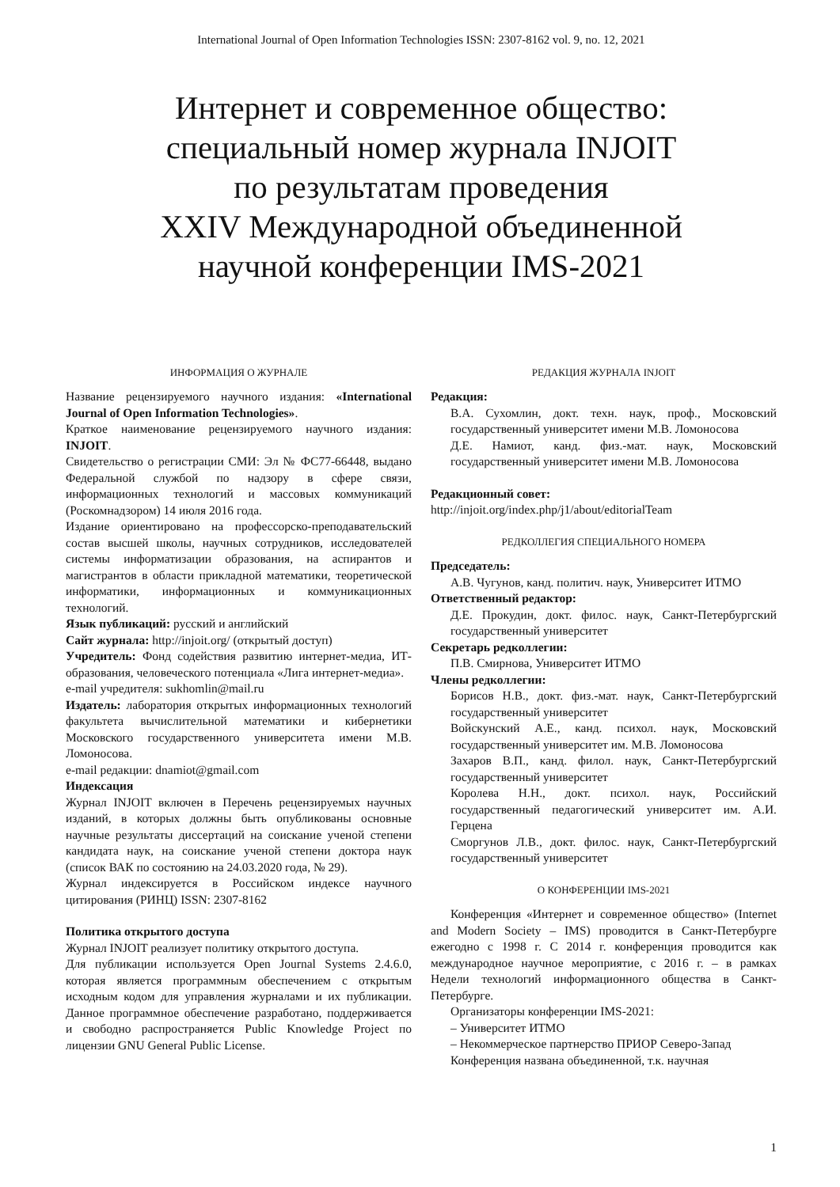International Journal of Open Information Technologies ISSN: 2307-8162 vol. 9, no. 12, 2021
Интернет и современное общество:
специальный номер журнала INJOIT
по результатам проведения
XXIV Международной объединенной
научной конференции IMS-2021
ИНФОРМАЦИЯ О ЖУРНАЛЕ
Название рецензируемого научного издания: «International Journal of Open Information Technologies».
Краткое наименование рецензируемого научного издания: INJOIT.
Свидетельство о регистрации СМИ: Эл № ФС77-66448, выдано Федеральной службой по надзору в сфере связи, информационных технологий и массовых коммуникаций (Роскомнадзором) 14 июля 2016 года.
Издание ориентировано на профессорско-преподавательский состав высшей школы, научных сотрудников, исследователей системы информатизации образования, на аспирантов и магистрантов в области прикладной математики, теоретической информатики, информационных и коммуникационных технологий.
Язык публикаций: русский и английский
Сайт журнала: http://injoit.org/ (открытый доступ)
Учредитель: Фонд содействия развитию интернет-медиа, ИТ-образования, человеческого потенциала «Лига интернет-медиа».
e-mail учредителя: sukhomlin@mail.ru
Издатель: лаборатория открытых информационных технологий факультета вычислительной математики и кибернетики Московского государственного университета имени М.В. Ломоносова.
e-mail редакции: dnamiot@gmail.com
Индексация
Журнал INJOIT включен в Перечень рецензируемых научных изданий, в которых должны быть опубликованы основные научные результаты диссертаций на соискание ученой степени кандидата наук, на соискание ученой степени доктора наук (список ВАК по состоянию на 24.03.2020 года, № 29).
Журнал индексируется в Российском индексе научного цитирования (РИНЦ) ISSN: 2307-8162
Политика открытого доступа
Журнал INJOIT реализует политику открытого доступа.
Для публикации используется Open Journal Systems 2.4.6.0, которая является программным обеспечением с открытым исходным кодом для управления журналами и их публикации. Данное программное обеспечение разработано, поддерживается и свободно распространяется Public Knowledge Project по лицензии GNU General Public License.
РЕДАКЦИЯ ЖУРНАЛА INJOIT
Редакция:
В.А. Сухомлин, докт. техн. наук, проф., Московский государственный университет имени М.В. Ломоносова
Д.Е. Намиот, канд. физ.-мат. наук, Московский государственный университет имени М.В. Ломоносова
Редакционный совет:
http://injoit.org/index.php/j1/about/editorialTeam
РЕДКОЛЛЕГИЯ СПЕЦИАЛЬНОГО НОМЕРА
Председатель:
А.В. Чугунов, канд. политич. наук, Университет ИТМО
Ответственный редактор:
Д.Е. Прокудин, докт. филос. наук, Санкт-Петербургский государственный университет
Секретарь редколлегии:
П.В. Смирнова, Университет ИТМО
Члены редколлегии:
Борисов Н.В., докт. физ.-мат. наук, Санкт-Петербургский государственный университет
Войскунский А.Е., канд. психол. наук, Московский государственный университет им. М.В. Ломоносова
Захаров В.П., канд. филол. наук, Санкт-Петербургский государственный университет
Королева Н.Н., докт. психол. наук, Российский государственный педагогический университет им. А.И. Герцена
Сморгунов Л.В., докт. филос. наук, Санкт-Петербургский государственный университет
О КОНФЕРЕНЦИИ IMS-2021
Конференция «Интернет и современное общество» (Internet and Modern Society – IMS) проводится в Санкт-Петербурге ежегодно с 1998 г. С 2014 г. конференция проводится как международное научное мероприятие, с 2016 г. – в рамках Недели технологий информационного общества в Санкт-Петербурге.
Организаторы конференции IMS-2021:
– Университет ИТМО
– Некоммерческое партнерство ПРИОР Северо-Запад
Конференция названа объединенной, т.к. научная
1